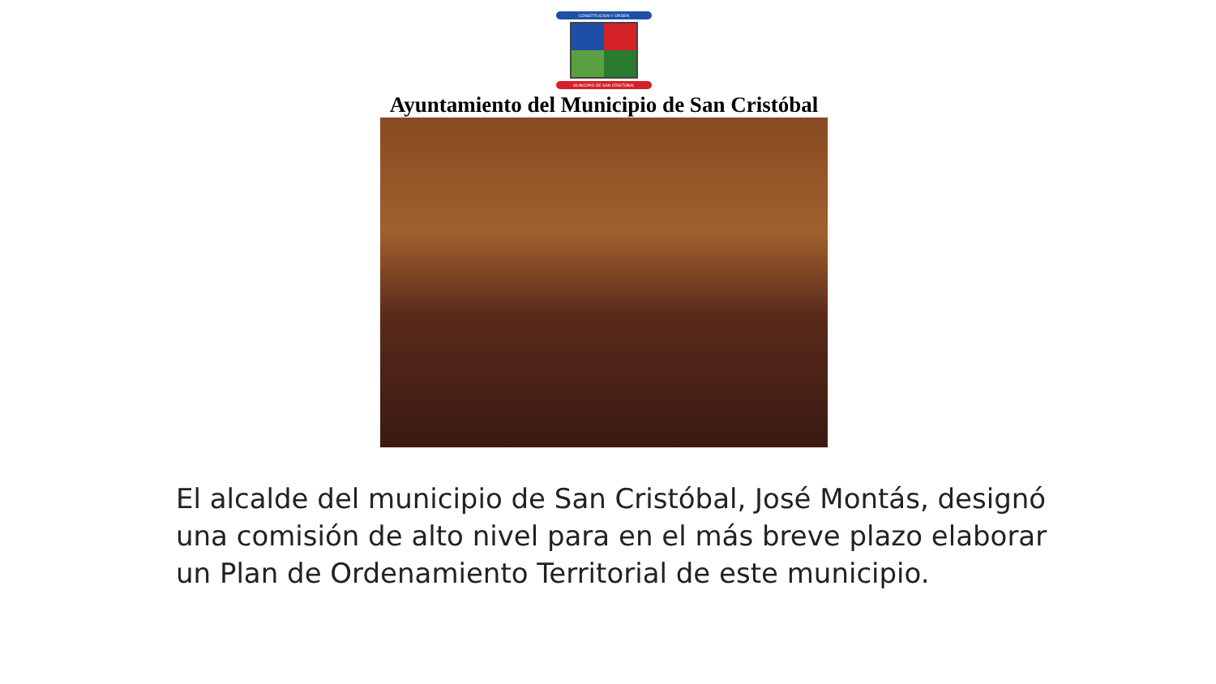CONSTITUCION Y ORDEN
MUNICIPIO DE SAN CRISTOBAL
Ayuntamiento del Municipio de San Cristóbal
El alcalde del municipio de San Cristóbal, José Montás, designó una comisión de alto nivel para en el más breve plazo elaborar un Plan de Ordenamiento Territorial de este municipio.